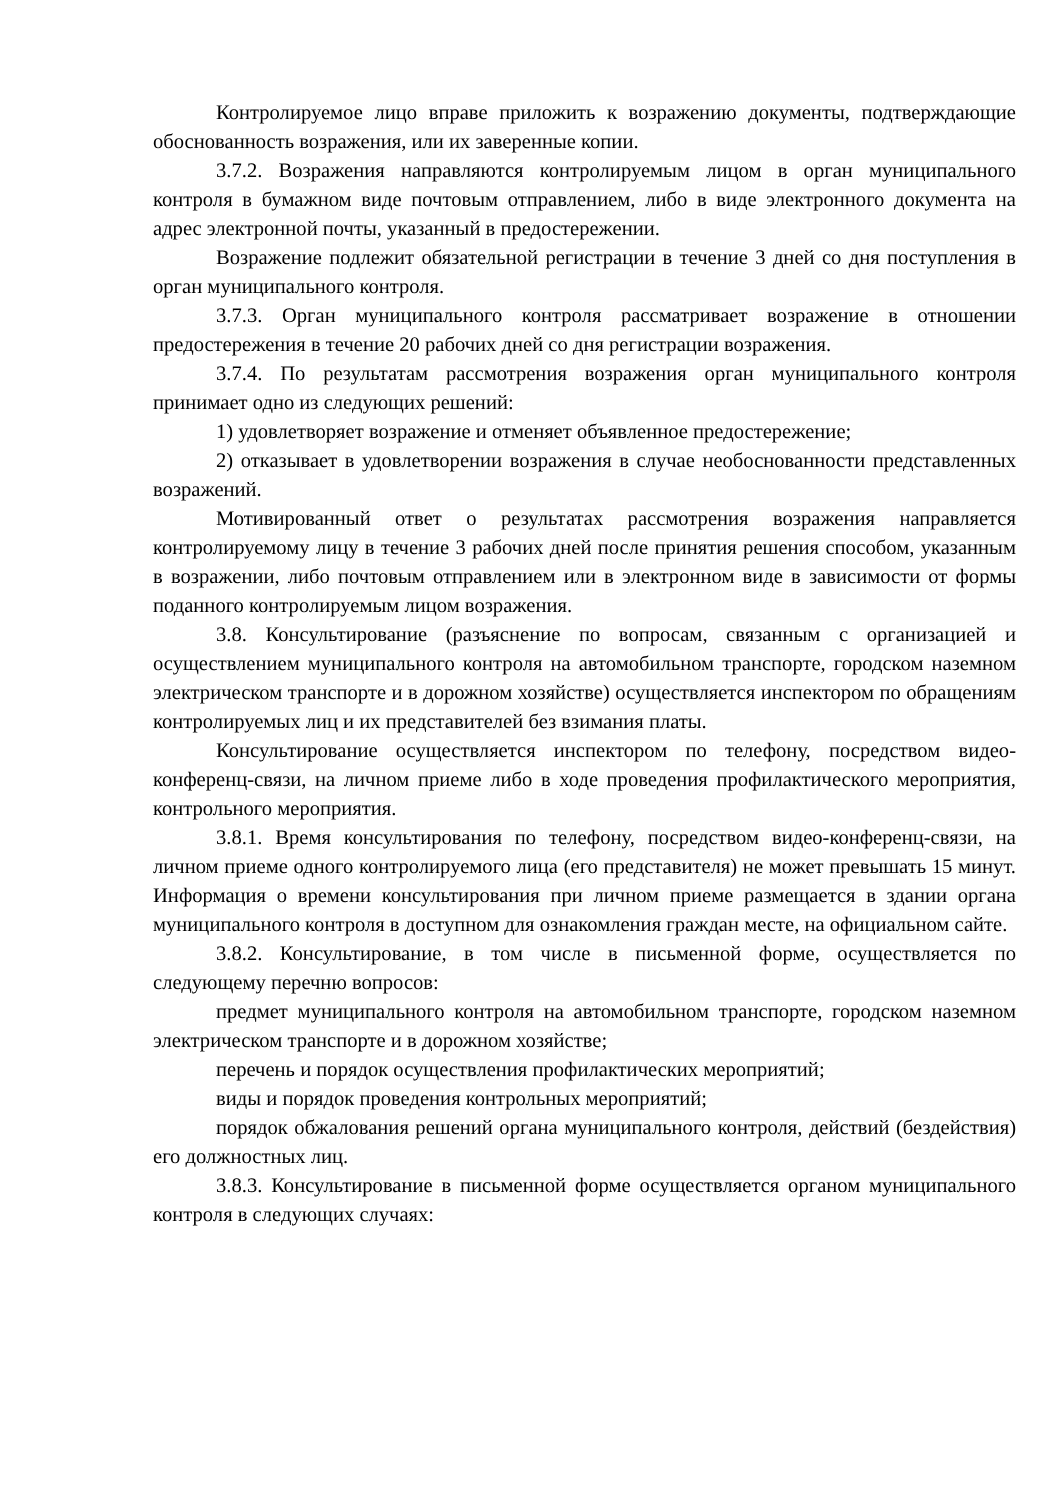Контролируемое лицо вправе приложить к возражению документы, подтверждающие обоснованность возражения, или их заверенные копии.
3.7.2. Возражения направляются контролируемым лицом в орган муниципального контроля в бумажном виде почтовым отправлением, либо в виде электронного документа на адрес электронной почты, указанный в предостережении.
Возражение подлежит обязательной регистрации в течение 3 дней со дня поступления в орган муниципального контроля.
3.7.3. Орган муниципального контроля рассматривает возражение в отношении предостережения в течение 20 рабочих дней со дня регистрации возражения.
3.7.4. По результатам рассмотрения возражения орган муниципального контроля принимает одно из следующих решений:
1) удовлетворяет возражение и отменяет объявленное предостережение;
2) отказывает в удовлетворении возражения в случае необоснованности представленных возражений.
Мотивированный ответ о результатах рассмотрения возражения направляется контролируемому лицу в течение 3 рабочих дней после принятия решения способом, указанным в возражении, либо почтовым отправлением или в электронном виде в зависимости от формы поданного контролируемым лицом возражения.
3.8. Консультирование (разъяснение по вопросам, связанным с организацией и осуществлением муниципального контроля на автомобильном транспорте, городском наземном электрическом транспорте и в дорожном хозяйстве) осуществляется инспектором по обращениям контролируемых лиц и их представителей без взимания платы.
Консультирование осуществляется инспектором по телефону, посредством видео-конференц-связи, на личном приеме либо в ходе проведения профилактического мероприятия, контрольного мероприятия.
3.8.1. Время консультирования по телефону, посредством видео-конференц-связи, на личном приеме одного контролируемого лица (его представителя) не может превышать 15 минут. Информация о времени консультирования при личном приеме размещается в здании органа муниципального контроля в доступном для ознакомления граждан месте, на официальном сайте.
3.8.2. Консультирование, в том числе в письменной форме, осуществляется по следующему перечню вопросов:
предмет муниципального контроля на автомобильном транспорте, городском наземном электрическом транспорте и в дорожном хозяйстве;
перечень и порядок осуществления профилактических мероприятий;
виды и порядок проведения контрольных мероприятий;
порядок обжалования решений органа муниципального контроля, действий (бездействия) его должностных лиц.
3.8.3. Консультирование в письменной форме осуществляется органом муниципального контроля в следующих случаях: